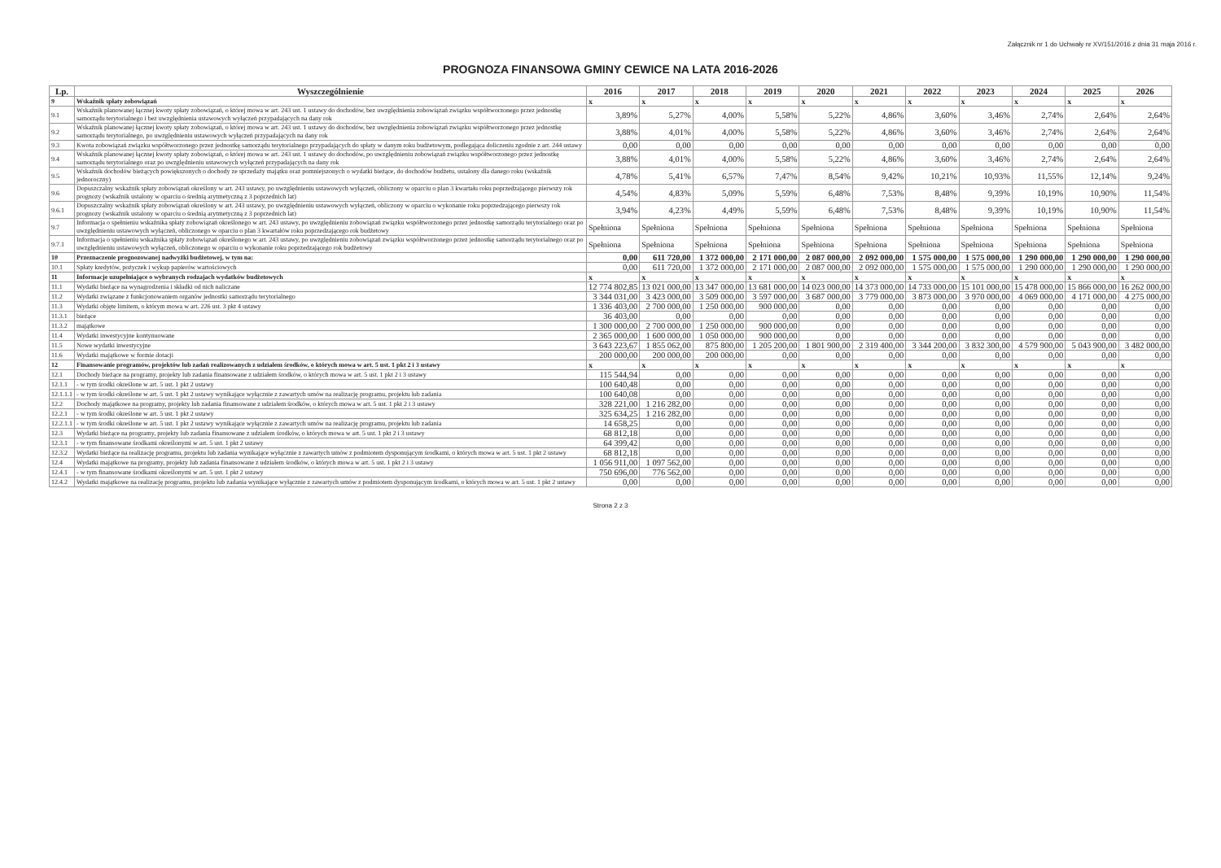Załącznik nr 1 do Uchwały nr XV/151/2016 z dnia 31 maja 2016 r.
PROGNOZA FINANSOWA GMINY CEWICE NA LATA 2016-2026
| Lp. | Wyszczególnienie | 2016 | 2017 | 2018 | 2019 | 2020 | 2021 | 2022 | 2023 | 2024 | 2025 | 2026 |
| --- | --- | --- | --- | --- | --- | --- | --- | --- | --- | --- | --- | --- |
| 9 | Wskaźnik spłaty zobowiązań | x | x | x | x | x | x | x | x | x | x | x |
| 9.1 | Wskaźnik planowanej łącznej kwoty spłaty zobowiązań, o której mowa w art. 243 ust. 1 ustawy do dochodów, bez uwzględnienia zobowiązań związku współtworzonego przez jednostkę samorządu terytorialnego i bez uwzględnienia ustawowych wyłączeń przypadających na dany rok | 3,89% | 5,27% | 4,00% | 5,58% | 5,22% | 4,86% | 3,60% | 3,46% | 2,74% | 2,64% | 2,64% |
| 9.2 | Wskaźnik planowanej łącznej kwoty spłaty zobowiązań, o której mowa w art. 243 ust. 1 ustawy do dochodów, bez uwzględnienia zobowiązań związku współtworzonego przez jednostkę samorządu terytorialnego, po uwzględnieniu ustawowych wyłączeń przypadających na dany rok | 3,88% | 4,01% | 4,00% | 5,58% | 5,22% | 4,86% | 3,60% | 3,46% | 2,74% | 2,64% | 2,64% |
| 9.3 | Kwota zobowiązań związku współtworzonego przez jednostkę samorządu terytorialnego przypadających do spłaty w danym roku budżetowym, podlegająca doliczeniu zgodnie z art. 244 ustawy | 0,00 | 0,00 | 0,00 | 0,00 | 0,00 | 0,00 | 0,00 | 0,00 | 0,00 | 0,00 | 0,00 |
| 9.4 | Wskaźnik planowanej łącznej kwoty spłaty zobowiązań, o której mowa w art. 243 ust. 1 ustawy do dochodów, po uwzględnieniu zobowiązań związku współtworzonego przez jednostkę samorządu terytorialnego oraz po uwzględnieniu ustawowych wyłączeń przypadających na dany rok | 3,88% | 4,01% | 4,00% | 5,58% | 5,22% | 4,86% | 3,60% | 3,46% | 2,74% | 2,64% | 2,64% |
| 9.5 | Wskaźnik dochodów bieżących powiększonych o dochody ze sprzedaży majątku oraz pomniejszonych o wydatki bieżące, do dochodów budżetu, ustalony dla danego roku (wskaźnik jednoroczny) | 4,78% | 5,41% | 6,57% | 7,47% | 8,54% | 9,42% | 10,21% | 10,93% | 11,55% | 12,14% | 9,24% |
| 9.6 | Dopuszczalny wskaźnik spłaty zobowiązań określony w art. 243 ustawy, po uwzględnieniu ustawowych wyłączeń, obliczony w oparciu o plan 3 kwartału roku poprzedzającego pierwszy rok prognozy (wskaźnik ustalony w oparciu o średnią arytmetyczną z 3 poprzednich lat) | 4,54% | 4,83% | 5,09% | 5,59% | 6,48% | 7,53% | 8,48% | 9,39% | 10,19% | 10,90% | 11,54% |
| 9.6.1 | Dopuszczalny wskaźnik spłaty zobowiązań określony w art. 243 ustawy, po uwzględnieniu ustawowych wyłączeń, obliczony w oparciu o wykonanie roku poprzedzającego pierwszy rok prognozy (wskaźnik ustalony w oparciu o średnią arytmetyczną z 3 poprzednich lat) | 3,94% | 4,23% | 4,49% | 5,59% | 6,48% | 7,53% | 8,48% | 9,39% | 10,19% | 10,90% | 11,54% |
| 9.7 | Informacja o spełnieniu wskaźnika spłaty zobowiązań określonego w art. 243 ustawy, po uwzględnieniu zobowiązań związku współtworzonego przez jednostkę samorządu terytorialnego oraz po uwzględnieniu ustawowych wyłączeń, obliczonego w oparciu o plan 3 kwartałów roku poprzedzającego rok budżetowy | Spełniona | Spełniona | Spełniona | Spełniona | Spełniona | Spełniona | Spełniona | Spełniona | Spełniona | Spełniona | Spełniona |
| 9.7.1 | Informacja o spełnieniu wskaźnika spłaty zobowiązań określonego w art. 243 ustawy, po uwzględnieniu zobowiązań związku współtworzonego przez jednostkę samorządu terytorialnego oraz po uwzględnieniu ustawowych wyłączeń, obliczonego w oparciu o wykonanie roku poprzedzającego rok budżetowy | Spełniona | Spełniona | Spełniona | Spełniona | Spełniona | Spełniona | Spełniona | Spełniona | Spełniona | Spełniona | Spełniona |
| 10 | Przeznaczenie prognozowanej nadwyżki budżetowej, w tym na: | 0,00 | 611 720,00 | 1 372 000,00 | 2 171 000,00 | 2 087 000,00 | 2 092 000,00 | 1 575 000,00 | 1 575 000,00 | 1 290 000,00 | 1 290 000,00 | 1 290 000,00 |
| 10.1 | Spłaty kredytów, pożyczek i wykup papierów wartościowych | 0,00 | 611 720,00 | 1 372 000,00 | 2 171 000,00 | 2 087 000,00 | 2 092 000,00 | 1 575 000,00 | 1 575 000,00 | 1 290 000,00 | 1 290 000,00 | 1 290 000,00 |
| 11 | Informacje uzupełniające o wybranych rodzajach wydatków budżetowych | x | x | x | x | x | x | x | x | x | x | x |
| 11.1 | Wydatki bieżące na wynagrodzenia i składki od nich naliczane | 12 774 802,85 | 13 021 000,00 | 13 347 000,00 | 13 681 000,00 | 14 023 000,00 | 14 373 000,00 | 14 733 000,00 | 15 101 000,00 | 15 478 000,00 | 15 866 000,00 | 16 262 000,00 |
| 11.2 | Wydatki związane z funkcjonowaniem organów jednostki samorządu terytorialnego | 3 344 031,00 | 3 423 000,00 | 3 509 000,00 | 3 597 000,00 | 3 687 000,00 | 3 779 000,00 | 3 873 000,00 | 3 970 000,00 | 4 069 000,00 | 4 171 000,00 | 4 275 000,00 |
| 11.3 | Wydatki objęte limitem, o którym mowa w art. 226 ust. 3 pkt 4 ustawy | 1 336 403,00 | 2 700 000,00 | 1 250 000,00 | 900 000,00 | 0,00 | 0,00 | 0,00 | 0,00 | 0,00 | 0,00 | 0,00 |
| 11.3.1 | bieżące | 36 403,00 | 0,00 | 0,00 | 0,00 | 0,00 | 0,00 | 0,00 | 0,00 | 0,00 | 0,00 | 0,00 |
| 11.3.2 | majątkowe | 1 300 000,00 | 2 700 000,00 | 1 250 000,00 | 900 000,00 | 0,00 | 0,00 | 0,00 | 0,00 | 0,00 | 0,00 | 0,00 |
| 11.4 | Wydatki inwestycyjne kontynuowane | 2 365 000,00 | 1 600 000,00 | 1 050 000,00 | 900 000,00 | 0,00 | 0,00 | 0,00 | 0,00 | 0,00 | 0,00 | 0,00 |
| 11.5 | Nowe wydatki inwestycyjne | 3 643 223,67 | 1 855 062,00 | 875 800,00 | 1 205 200,00 | 1 801 900,00 | 2 319 400,00 | 3 344 200,00 | 3 832 300,00 | 4 579 900,00 | 5 043 900,00 | 3 482 000,00 |
| 11.6 | Wydatki majątkowe w formie dotacji | 200 000,00 | 200 000,00 | 200 000,00 | 0,00 | 0,00 | 0,00 | 0,00 | 0,00 | 0,00 | 0,00 | 0,00 |
| 12 | Finansowanie programów, projektów lub zadań realizowanych z udziałem środków, o których mowa w art. 5 ust. 1 pkt 2 i 3 ustawy | x | x | x | x | x | x | x | x | x | x | x |
| 12.1 | Dochody bieżące na programy, projekty lub zadania finansowane z udziałem środków, o których mowa w art. 5 ust. 1 pkt 2 i 3 ustawy | 115 544,94 | 0,00 | 0,00 | 0,00 | 0,00 | 0,00 | 0,00 | 0,00 | 0,00 | 0,00 | 0,00 |
| 12.1.1 | - w tym środki określone w art. 5 ust. 1 pkt 2 ustawy | 100 640,48 | 0,00 | 0,00 | 0,00 | 0,00 | 0,00 | 0,00 | 0,00 | 0,00 | 0,00 | 0,00 |
| 12.1.1.1 | - w tym środki określone w art. 5 ust. 1 pkt 2 ustawy wynikające wyłącznie z zawartych umów na realizację programu, projektu lub zadania | 100 640,08 | 0,00 | 0,00 | 0,00 | 0,00 | 0,00 | 0,00 | 0,00 | 0,00 | 0,00 | 0,00 |
| 12.2 | Dochody majątkowe na programy, projekty lub zadania finansowane z udziałem środków, o których mowa w art. 5 ust. 1 pkt 2 i 3 ustawy | 328 221,00 | 1 216 282,00 | 0,00 | 0,00 | 0,00 | 0,00 | 0,00 | 0,00 | 0,00 | 0,00 | 0,00 |
| 12.2.1 | - w tym środki określone w art. 5 ust. 1 pkt 2 ustawy | 325 634,25 | 1 216 282,00 | 0,00 | 0,00 | 0,00 | 0,00 | 0,00 | 0,00 | 0,00 | 0,00 | 0,00 |
| 12.2.1.1 | - w tym środki określone w art. 5 ust. 1 pkt 2 ustawy wynikające wyłącznie z zawartych umów na realizację programu, projektu lub zadania | 14 658,25 | 0,00 | 0,00 | 0,00 | 0,00 | 0,00 | 0,00 | 0,00 | 0,00 | 0,00 | 0,00 |
| 12.3 | Wydatki bieżące na programy, projekty lub zadania finansowane z udziałem środków, o których mowa w art. 5 ust. 1 pkt 2 i 3 ustawy | 68 812,18 | 0,00 | 0,00 | 0,00 | 0,00 | 0,00 | 0,00 | 0,00 | 0,00 | 0,00 | 0,00 |
| 12.3.1 | - w tym finansowane środkami określonymi w art. 5 ust. 1 pkt 2 ustawy | 64 399,42 | 0,00 | 0,00 | 0,00 | 0,00 | 0,00 | 0,00 | 0,00 | 0,00 | 0,00 | 0,00 |
| 12.3.2 | Wydatki bieżące na realizację programu, projektu lub zadania wynikające wyłącznie z zawartych umów z podmiotem dysponującym środkami, o których mowa w art. 5 ust. 1 pkt 2 ustawy | 68 812,18 | 0,00 | 0,00 | 0,00 | 0,00 | 0,00 | 0,00 | 0,00 | 0,00 | 0,00 | 0,00 |
| 12.4 | Wydatki majątkowe na programy, projekty lub zadania finansowane z udziałem środków, o których mowa w art. 5 ust. 1 pkt 2 i 3 ustawy | 1 056 911,00 | 1 097 562,00 | 0,00 | 0,00 | 0,00 | 0,00 | 0,00 | 0,00 | 0,00 | 0,00 | 0,00 |
| 12.4.1 | - w tym finansowane środkami określonymi w art. 5 ust. 1 pkt 2 ustawy | 750 696,00 | 776 562,00 | 0,00 | 0,00 | 0,00 | 0,00 | 0,00 | 0,00 | 0,00 | 0,00 | 0,00 |
| 12.4.2 | Wydatki majątkowe na realizację programu, projektu lub zadania wynikające wyłącznie z zawartych umów z podmiotem dysponującym środkami, o których mowa w art. 5 ust. 1 pkt 2 ustawy | 0,00 | 0,00 | 0,00 | 0,00 | 0,00 | 0,00 | 0,00 | 0,00 | 0,00 | 0,00 | 0,00 |
Strona 2 z 3